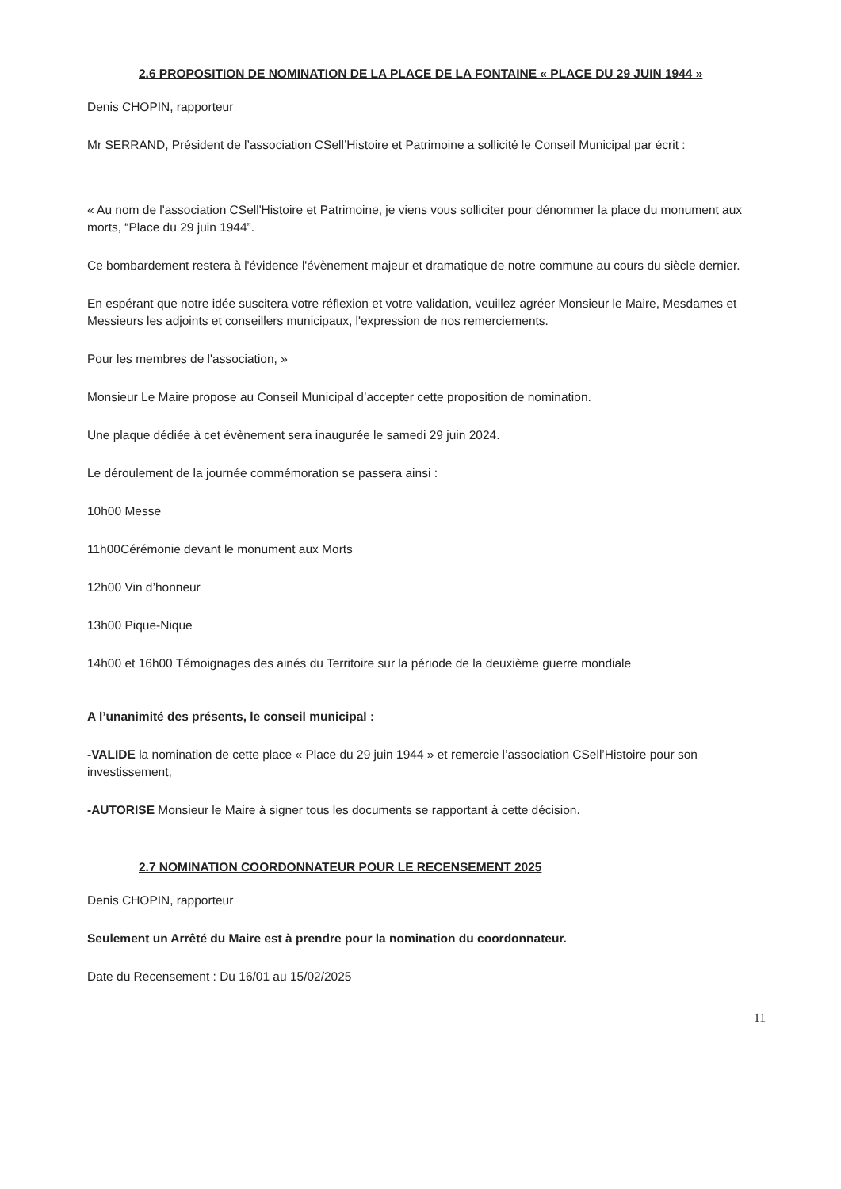2.6 PROPOSITION DE NOMINATION DE LA PLACE DE LA FONTAINE « PLACE DU 29 JUIN 1944 »
Denis CHOPIN, rapporteur
Mr SERRAND, Président de l’association CSell’Histoire et Patrimoine a sollicité le Conseil Municipal par écrit :
« Au nom de l'association CSell'Histoire et Patrimoine, je viens vous solliciter pour dénommer la place du monument aux morts, “Place du 29 juin 1944”.
Ce bombardement restera à l'évidence l'évènement majeur et dramatique de notre commune au cours du siècle dernier.
En espérant que notre idée suscitera votre réflexion et votre validation, veuillez agréer Monsieur le Maire, Mesdames et Messieurs les adjoints et conseillers municipaux, l'expression de nos remerciements.
Pour les membres de l'association, »
Monsieur Le Maire propose au Conseil Municipal d’accepter cette proposition de nomination.
Une plaque dédiée à cet évènement sera inaugurée le samedi 29 juin 2024.
Le déroulement de la journée commémoration se passera ainsi :
10h00 Messe
11h00Cérémonie devant le monument aux Morts
12h00 Vin d’honneur
13h00 Pique-Nique
14h00 et 16h00 Témoignages des ainés du Territoire sur la période de la deuxième guerre mondiale
A l’unanimité des présents, le conseil municipal :
-VALIDE la nomination de cette place « Place du 29 juin 1944 » et remercie l’association CSell’Histoire pour son investissement,
-AUTORISE Monsieur le Maire à signer tous les documents se rapportant à cette décision.
2.7 NOMINATION COORDONNATEUR POUR LE RECENSEMENT 2025
Denis CHOPIN, rapporteur
Seulement un Arrêté du Maire est à prendre pour la nomination du coordonnateur.
Date du Recensement : Du 16/01 au 15/02/2025
11